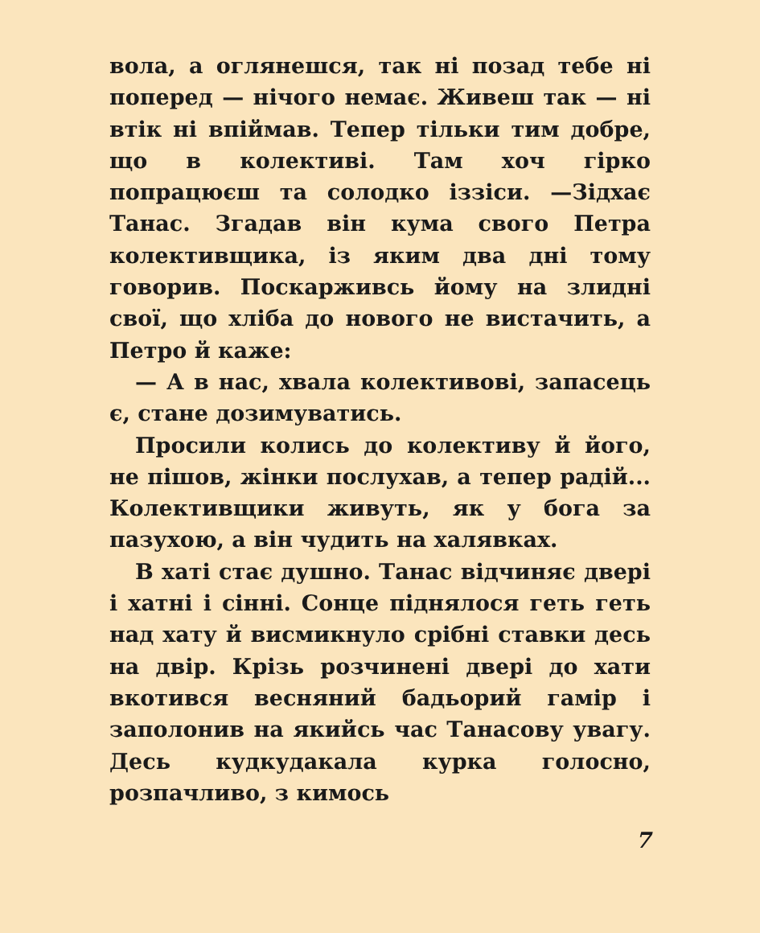вола, а оглянешся, так ні позад тебе ні поперед — нічого немає. Живеш так — ні втік ні впіймав. Тепер тільки тим добре, що в колективі. Там хоч гірко попрацюєш та солодко іззіси. —Зідхає Танас. Згадав він кума свого Петра колективщика, із яким два дні тому говорив. Поскарживсь йому на злидні свої, що хліба до нового не вистачить, а Петро й каже:
— А в нас, хвала колективові, запасець є, стане дозимуватись.
Просили колись до колективу й його, не пішов, жінки послухав, а тепер радій... Колективщики живуть, як у бога за пазухою, а він чудить на халявках.
В хаті стає душно. Танас відчиняє двері і хатні і сінні. Сонце піднялося геть геть над хату й висмикнуло срібні ставки десь на двір. Крізь розчинені двері до хати вкотився весняний бадьорий гамір і заполонив на якийсь час Танасову увагу. Десь кудкудакала курка голосно, розпачливо, з кимось
7